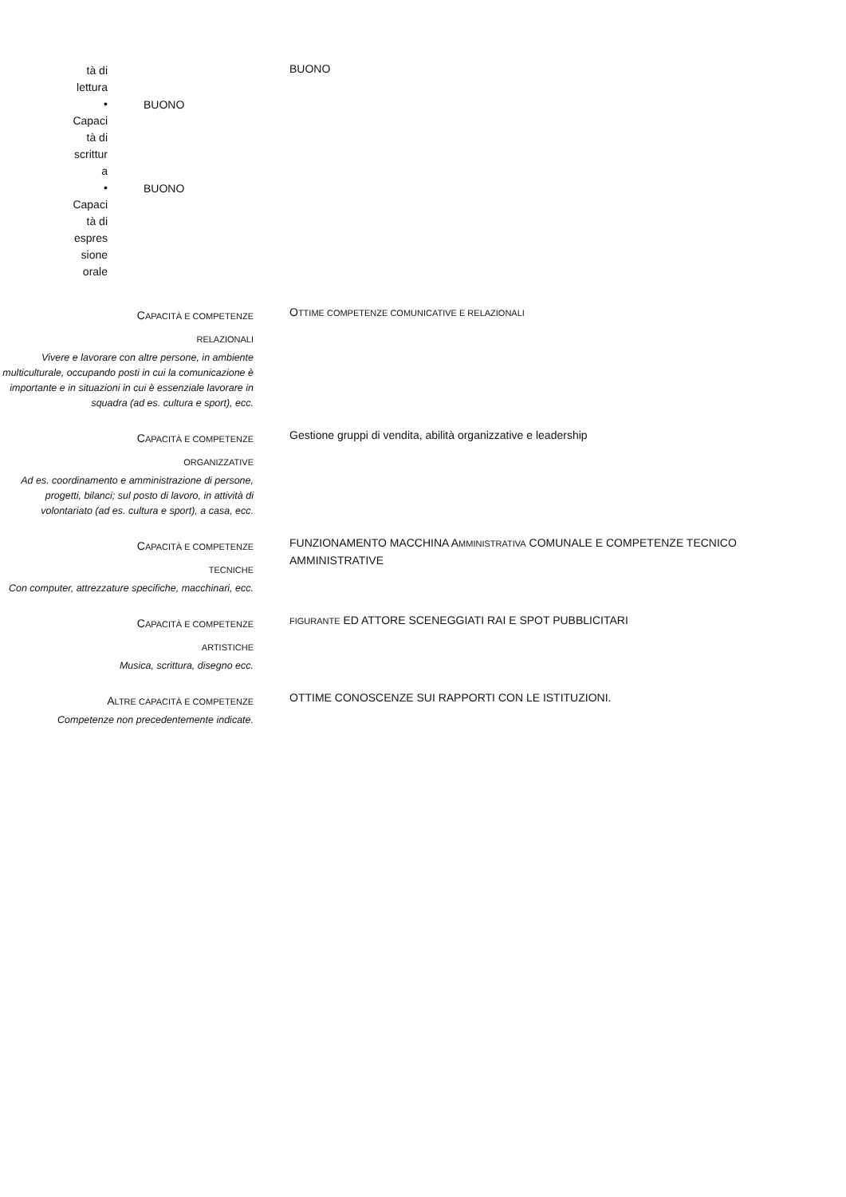tà di
lettura
BUONO
•
Capaci
tà di
scrittur
a
BUONO
•
Capaci
tà di
espres
sione
orale
BUONO
CAPACITÀ E COMPETENZE
RELAZIONALI
Vivere e lavorare con altre persone, in ambiente multiculturale, occupando posti in cui la comunicazione è importante e in situazioni in cui è essenziale lavorare in squadra (ad es. cultura e sport), ecc.
OTTIME COMPETENZE COMUNICATIVE E RELAZIONALI
CAPACITÀ E COMPETENZE
ORGANIZZATIVE
Ad es. coordinamento e amministrazione di persone, progetti, bilanci; sul posto di lavoro, in attività di volontariato (ad es. cultura e sport), a casa, ecc.
Gestione gruppi di vendita, abilità organizzative e leadership
CAPACITÀ E COMPETENZE
TECNICHE
Con computer, attrezzature specifiche, macchinari, ecc.
FUNZIONAMENTO MACCHINA AMMINISTRATIVA COMUNALE E COMPETENZE TECNICO AMMINISTRATIVE
CAPACITÀ E COMPETENZE
ARTISTICHE
Musica, scrittura, disegno ecc.
FIGURANTE ED ATTORE SCENEGGIATI RAI E SPOT PUBBLICITARI
ALTRE CAPACITÀ E COMPETENZE
Competenze non precedentemente indicate.
OTTIME CONOSCENZE SUI RAPPORTI CON LE ISTITUZIONI.